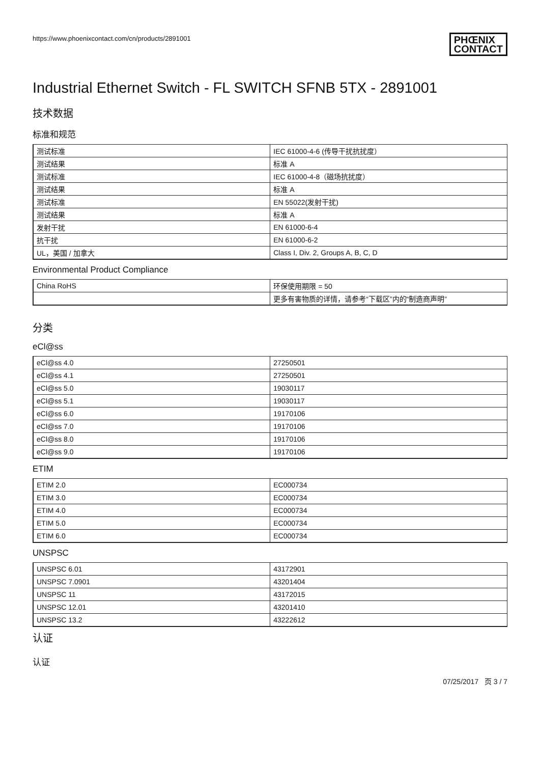https://www.phoenixcontact.com/cn/products/2891001 PHŒNIX
CONTACT
Industrial Ethernet Switch - FL SWITCH SFNB 5TX - 2891001
技术数据
标准和规范
| 测试标准 | IEC 61000-4-6 (传导干扰抗扰度） |
| 测试结果 | 标准 A |
| 测试标准 | IEC 61000-4-8（磁场抗扰度） |
| 测试结果 | 标准 A |
| 测试标准 | EN 55022(发射干扰) |
| 测试结果 | 标准 A |
| 发射干扰 | EN 61000-6-4 |
| 抗干扰 | EN 61000-6-2 |
| UL，美国 / 加拿大 | Class I, Div. 2, Groups A, B, C, D |
Environmental Product Compliance
| China RoHS | 环保使用期限 = 50 |
| | 更多有害物质的详情，请参考“下载区”内的“制造商声明” |
分类
eCl@ss
| eCl@ss 4.0 | 27250501 |
| eCl@ss 4.1 | 27250501 |
| eCl@ss 5.0 | 19030117 |
| eCl@ss 5.1 | 19030117 |
| eCl@ss 6.0 | 19170106 |
| eCl@ss 7.0 | 19170106 |
| eCl@ss 8.0 | 19170106 |
| eCl@ss 9.0 | 19170106 |
ETIM
| ETIM 2.0 | EC000734 |
| ETIM 3.0 | EC000734 |
| ETIM 4.0 | EC000734 |
| ETIM 5.0 | EC000734 |
| ETIM 6.0 | EC000734 |
UNSPSC
| UNSPSC 6.01 | 43172901 |
| UNSPSC 7.0901 | 43201404 |
| UNSPSC 11 | 43172015 |
| UNSPSC 12.01 | 43201410 |
| UNSPSC 13.2 | 43222612 |
认证
认证
07/25/2017 页 3 / 7